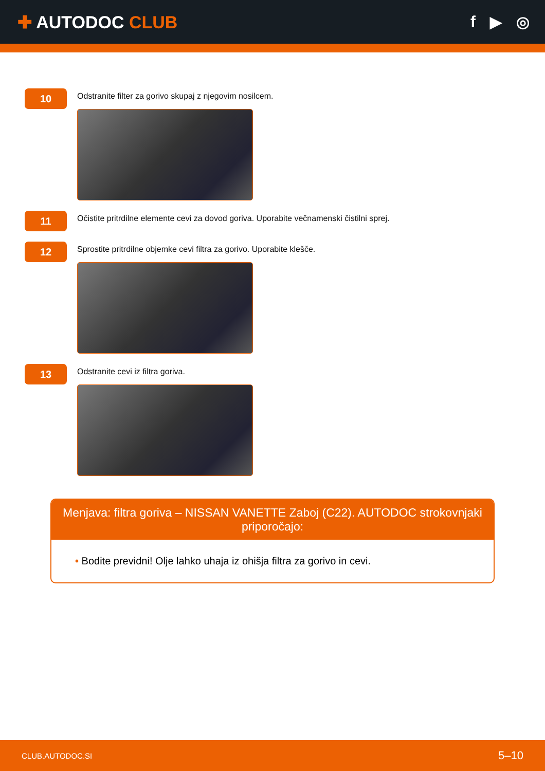✚ AUTODOC CLUB f ▶ ◎
10
Odstranite filter za gorivo skupaj z njegovim nosilcem.
11
Očistite pritrdilne elemente cevi za dovod goriva. Uporabite večnamenski čistilni sprej.
12
Sprostite pritrdilne objemke cevi filtra za gorivo. Uporabite klešče.
13
Odstranite cevi iz filtra goriva.
Menjava: filtra goriva – NISSAN VANETTE Zaboj (C22). AUTODOC strokovnjaki priporočajo:
• Bodite previdni! Olje lahko uhaja iz ohišja filtra za gorivo in cevi.
CLUB.AUTODOC.SI 5–10